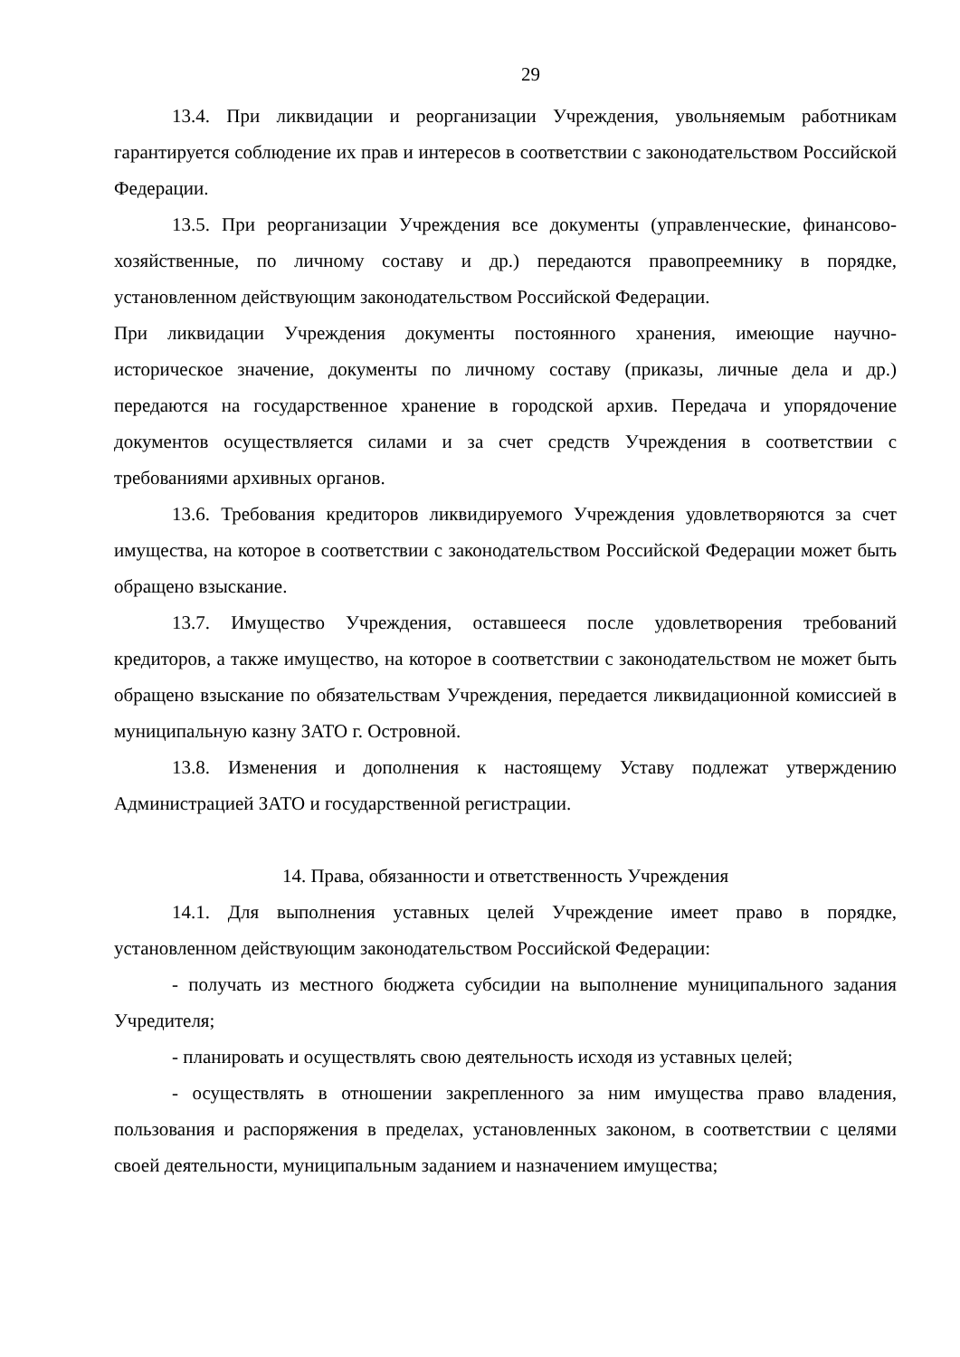29
13.4. При ликвидации и реорганизации Учреждения, увольняемым работникам гарантируется соблюдение их прав и интересов в соответствии с законодательством Российской Федерации.
13.5. При реорганизации Учреждения все документы (управленческие, финансово-хозяйственные, по личному составу и др.) передаются правопреемнику в порядке, установленном действующим законодательством Российской Федерации.
При ликвидации Учреждения документы постоянного хранения, имеющие научно-историческое значение, документы по личному составу (приказы, личные дела и др.) передаются на государственное хранение в городской архив. Передача и упорядочение документов осуществляется силами и за счет средств Учреждения в соответствии с требованиями архивных органов.
13.6. Требования кредиторов ликвидируемого Учреждения удовлетворяются за счет имущества, на которое в соответствии с законодательством Российской Федерации может быть обращено взыскание.
13.7. Имущество Учреждения, оставшееся после удовлетворения требований кредиторов, а также имущество, на которое в соответствии с законодательством не может быть обращено взыскание по обязательствам Учреждения, передается ликвидационной комиссией в муниципальную казну ЗАТО г. Островной.
13.8. Изменения и дополнения к настоящему Уставу подлежат утверждению Администрацией ЗАТО и государственной регистрации.
14. Права, обязанности и ответственность Учреждения
14.1. Для выполнения уставных целей Учреждение имеет право в порядке, установленном действующим законодательством Российской Федерации:
- получать из местного бюджета субсидии на выполнение муниципального задания Учредителя;
- планировать и осуществлять свою деятельность исходя из уставных целей;
- осуществлять в отношении закрепленного за ним имущества право владения, пользования и распоряжения в пределах, установленных законом, в соответствии с целями своей деятельности, муниципальным заданием и назначением имущества;